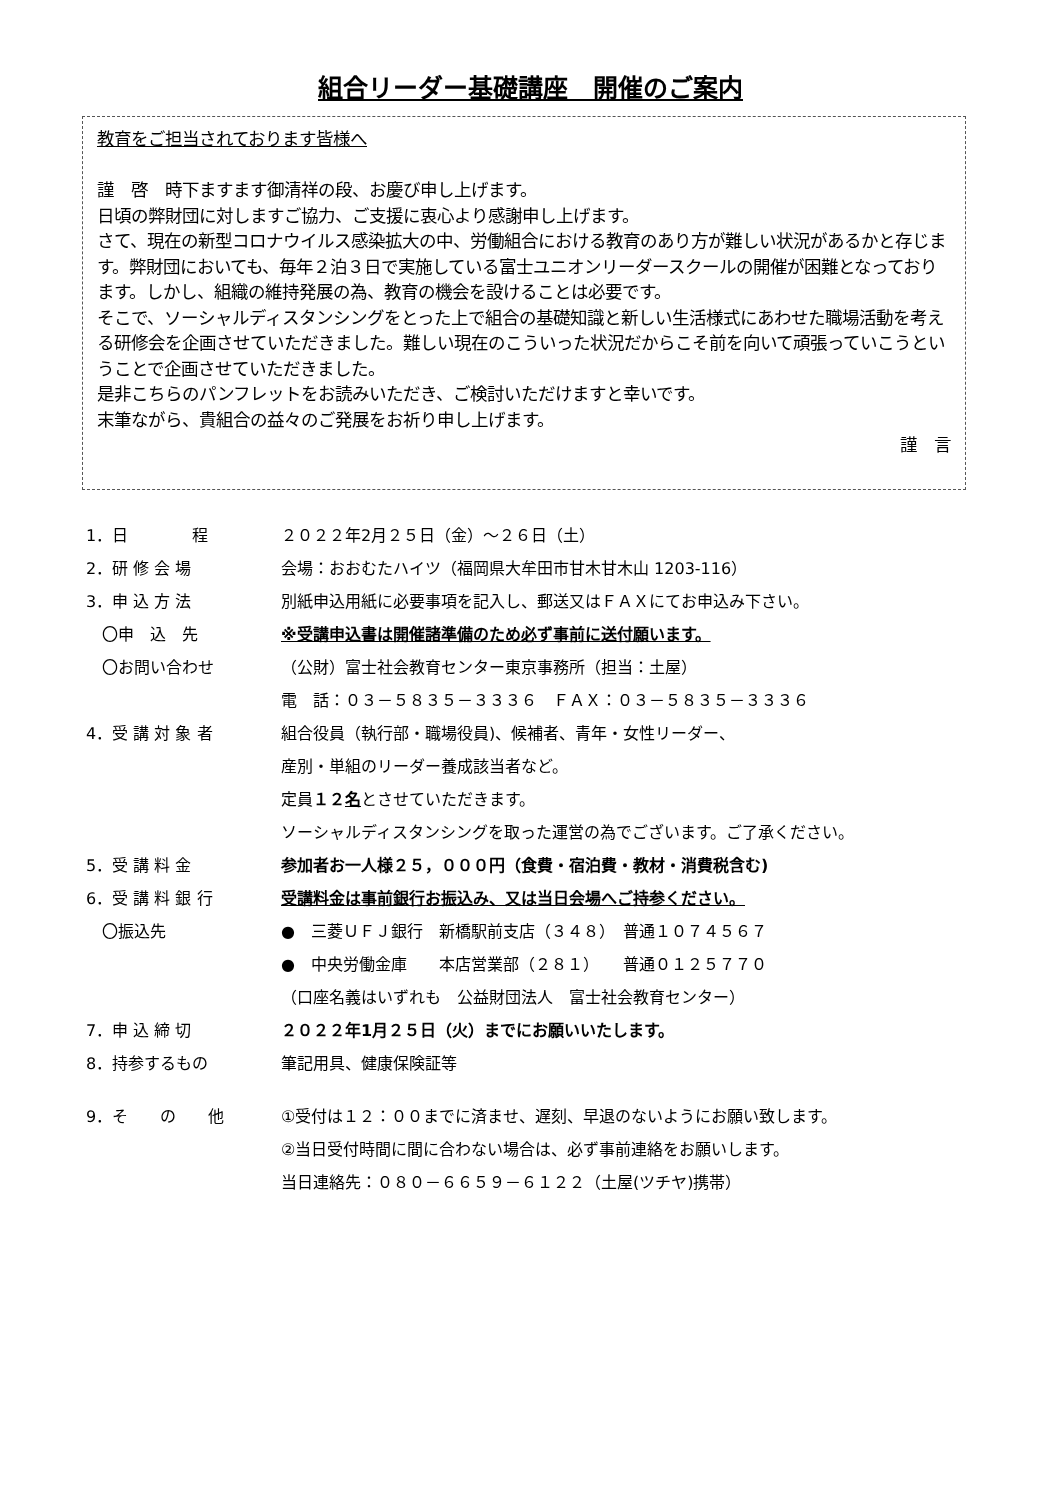組合リーダー基礎講座　開催のご案内
教育をご担当されております皆様へ
謹　啓　時下ますます御清祥の段、お慶び申し上げます。
日頃の弊財団に対しますご協力、ご支援に衷心より感謝申し上げます。
さて、現在の新型コロナウイルス感染拡大の中、労働組合における教育のあり方が難しい状況があるかと存じます。弊財団においても、毎年２泊３日で実施している富士ユニオンリーダースクールの開催が困難となっております。しかし、組織の維持発展の為、教育の機会を設けることは必要です。
そこで、ソーシャルディスタンシングをとった上で組合の基礎知識と新しい生活様式にあわせた職場活動を考える研修会を企画させていただきました。難しい現在のこういった状況だからこそ前を向いて頑張っていこうということで企画させていただきました。
是非こちらのパンフレットをお読みいただき、ご検討いただけますと幸いです。
末筆ながら、貴組合の益々のご発展をお祈り申し上げます。
謹　言
| 1．日 程 | ２０２２年2月２５日（金）～２６日（土） |
| 2．研 修 会 場 | 会場：おおむたハイツ（福岡県大牟田市甘木甘木山 1203-116） |
| 3．申 込 方 法 | 別紙申込用紙に必要事項を記入し、郵送又はＦＡＸにてお申込み下さい。 |
| 〇申 込 先 | ※受講申込書は開催諸準備のため必ず事前に送付願います。 |
| 〇お問い合わせ | （公財）富士社会教育センター東京事務所（担当：土屋） |
| | 電 話：０３－５８３５－３３３６ ＦＡＸ：０３－５８３５－３３３６ |
| 4．受 講 対 象 者 | 組合役員（執行部・職場役員)、候補者、青年・女性リーダー、 |
| | 産別・単組のリーダー養成該当者など。 |
| | 定員 １２ 名 とさせていただきます。 |
| | ソーシャルディスタンシングを取った運営の為でございます。ご了承ください。 |
| 5．受 講 料 金 | 参加者お一人様２５，０００円（食費・宿泊費・教材・消費税含む) |
| 6．受 講 料 銀 行 | 受講料金は事前銀行お振込み、又は当日会場へご持参ください。 |
| 〇振込先 | ● 三菱ＵＦＪ銀行 新橋駅前支店（３４８） 普通１０７４５６７ |
| | ● 中央労働金庫 本店営業部（２８１） 普通０１２５７７０ |
| | （口座名義はいずれも 公益財団法人 富士社会教育センター） |
| 7．申 込 締 切 | ２０２２年1月２５日（火）までにお願いいたします。 |
| 8．持参するもの | 筆記用具、健康保険証等 |
| 9．そ の 他 | ①受付は１２：００までに済ませ、遅刻、早退のないようにお願い致します。 |
| | ②当日受付時間に間に合わない場合は、必ず事前連絡をお願いします。 |
| | 当日連絡先：０８０－６６５９－６１２２（土屋(ツチヤ)携帯） |